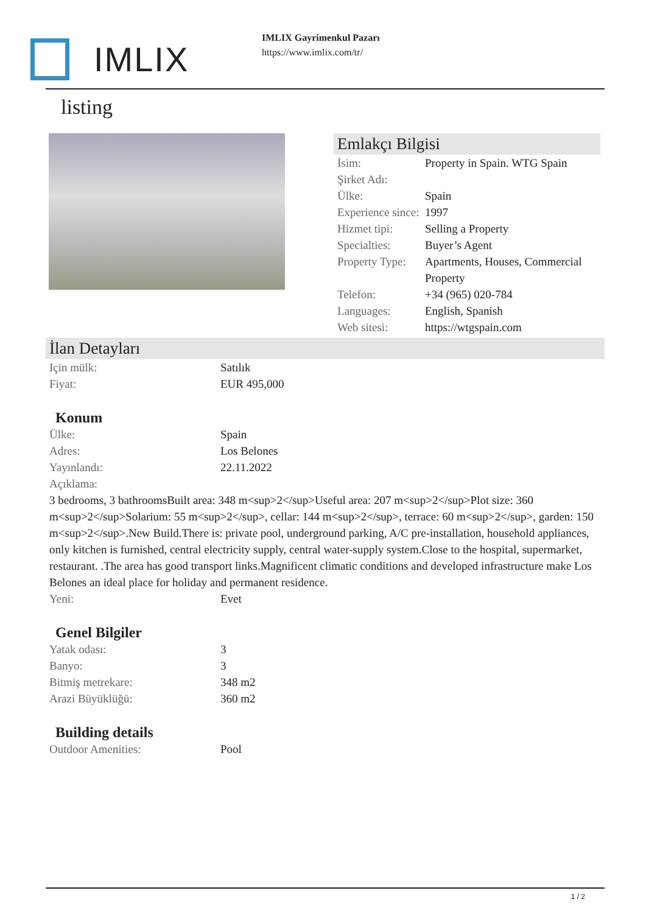IMLIX
IMLIX Gayrimenkul Pazarı
https://www.imlix.com/tr/
listing
Emlakçı Bilgisi
İsim: Property in Spain. WTG Spain
Şirket Adı:
Ülke: Spain
Experience since:
1997
Hizmet tipi: Selling a Property
Specialties: Buyer’s Agent
Property Type:
Apartments, Houses, Commercial Property
Telefon: +34 (965) 020-784
Languages: English, Spanish
Web sitesi: https://wtgspain.com
İlan Detayları
Için mülk: Satılık
Fiyat: EUR 495,000
Konum
Ülke: Spain
Adres: Los Belones
Yayınlandı: 22.11.2022
Açıklama:
3 bedrooms, 3 bathroomsBuilt area: 348 m<sup>2</sup>Useful area: 207 m<sup>2</sup>Plot size: 360 m<sup>2</sup>Solarium: 55 m<sup>2</sup>, cellar: 144 m<sup>2</sup>, terrace: 60 m<sup>2</sup>, garden: 150 m<sup>2</sup>.New Build.There is: private pool, underground parking, A/C pre-installation, household appliances, only kitchen is furnished, central electricity supply, central water-supply system.Close to the hospital, supermarket, restaurant. .The area has good transport links.Magnificent climatic conditions and developed infrastructure make Los Belones an ideal place for holiday and permanent residence.
Yeni: Evet
Genel Bilgiler
Yatak odası: 3
Banyo: 3
Bitmiş metrekare: 348 m2
Arazi Büyüklüğü: 360 m2
Building details
Outdoor Amenities: Pool
1 / 2